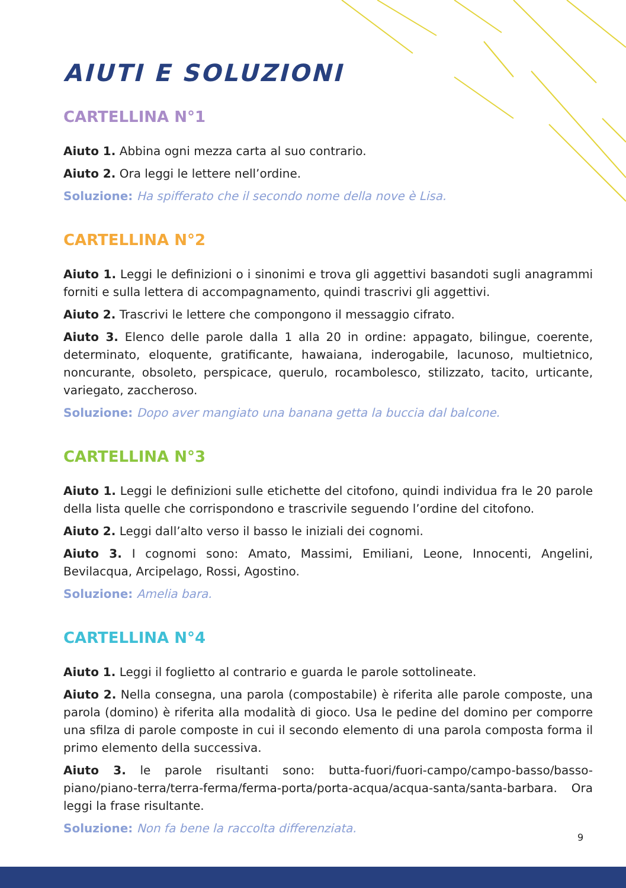AIUTI E SOLUZIONI
CARTELLINA N°1
Aiuto 1. Abbina ogni mezza carta al suo contrario.
Aiuto 2. Ora leggi le lettere nell’ordine.
Soluzione: Ha spifferato che il secondo nome della nove è Lisa.
CARTELLINA N°2
Aiuto 1. Leggi le definizioni o i sinonimi e trova gli aggettivi basandoti sugli anagrammi forniti e sulla lettera di accompagnamento, quindi trascrivi gli aggettivi.
Aiuto 2. Trascrivi le lettere che compongono il messaggio cifrato.
Aiuto 3. Elenco delle parole dalla 1 alla 20 in ordine: appagato, bilingue, coerente, determinato, eloquente, gratificante, hawaiana, inderogabile, lacunoso, multietnico, noncurante, obsoleto, perspicace, querulo, rocambolesco, stilizzato, tacito, urticante, variegato, zaccheroso.
Soluzione: Dopo aver mangiato una banana getta la buccia dal balcone.
CARTELLINA N°3
Aiuto 1. Leggi le definizioni sulle etichette del citofono, quindi individua fra le 20 parole della lista quelle che corrispondono e trascrivile seguendo l’ordine del citofono.
Aiuto 2. Leggi dall’alto verso il basso le iniziali dei cognomi.
Aiuto 3. I cognomi sono: Amato, Massimi, Emiliani, Leone, Innocenti, Angelini, Bevilacqua, Arcipelago, Rossi, Agostino.
Soluzione: Amelia bara.
CARTELLINA N°4
Aiuto 1. Leggi il foglietto al contrario e guarda le parole sottolineate.
Aiuto 2. Nella consegna, una parola (compostabile) è riferita alle parole composte, una parola (domino) è riferita alla modalità di gioco. Usa le pedine del domino per comporre una sfilza di parole composte in cui il secondo elemento di una parola composta forma il primo elemento della successiva.
Aiuto 3. le parole risultanti sono: butta-fuori/fuori-campo/campo-basso/basso-piano/piano-terra/terra-ferma/ferma-porta/porta-acqua/acqua-santa/santa-barbara. Ora leggi la frase risultante.
Soluzione: Non fa bene la raccolta differenziata.
9